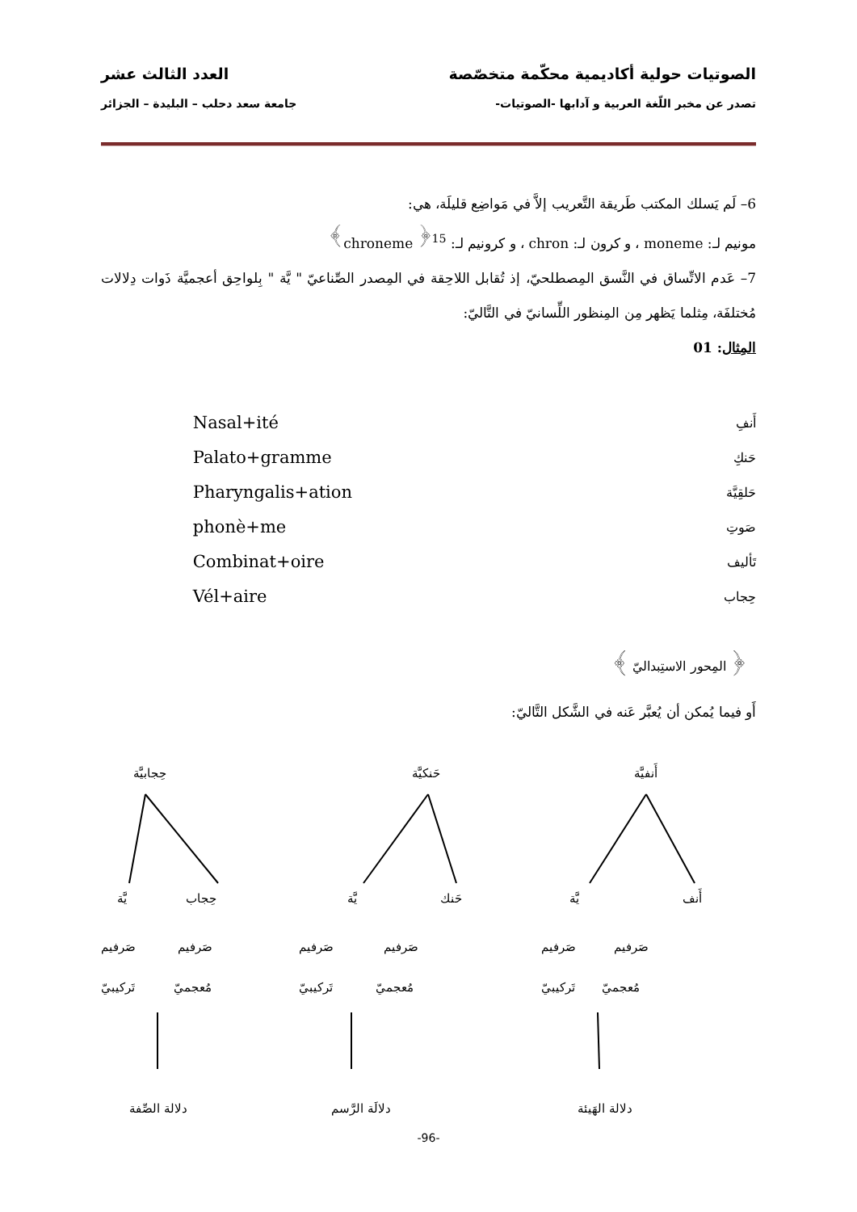الصوتيات حولية أكاديمية محكّمة متخصّصة العدد الثالث عشر
تصدر عن مخبر اللّغة العربية و آدابها -الصوتيات- جامعة سعد دحلب – البليدة – الجزائر
6– لَم يَسلك المكتب طَريقة التَّعريب إلاَّ في مَواضِع قليلَة، هي:
مونيم لـ: moneme ، و كرون لـ: chron ، و كرونيم لـ: chroneme <sup>﴿15﴾</sup>
7– عَدم الاتِّساق في النَّسق المِصطلحيّ، إذ تُقابل اللاحِقة في المِصدر الصِّناعيّ " يَّة " بِلواحِق أعجميَّة ذَوات دِلالات مُختلفَة، مِثلما يَظهر مِن المِنظور اللِّسانيّ في التَّاليّ:
المِثال: 01
أَنفِ
حَنكِ
حَلقِيَّة
صَوتِ
تَأليف
حِجاب
Nasal+ité
Palato+gramme
Pharyngalis+ation
phonè+me
Combinat+oire
Vél+aire
﴿ المِحور الاستِبداليّ ﴾
أَو فيما يُمكن أن يُعبَّر عَنه في الشَّكل التَّاليّ:
أَنفيَّة حَنكيَّة حِجابيَّة
أَنف يَّة حَنك يَّة حِجاب يَّة
صَرفيم صَرفيم صَرفيم صَرفيم صَرفيم صَرفيم
مُعجميّ تَركيبيّ مُعجميّ تَركيبيّ مُعجميّ تَركيبيّ
دلالة الهَيئة دلالَة الرَّسم دلالة الصِّفة
-96-